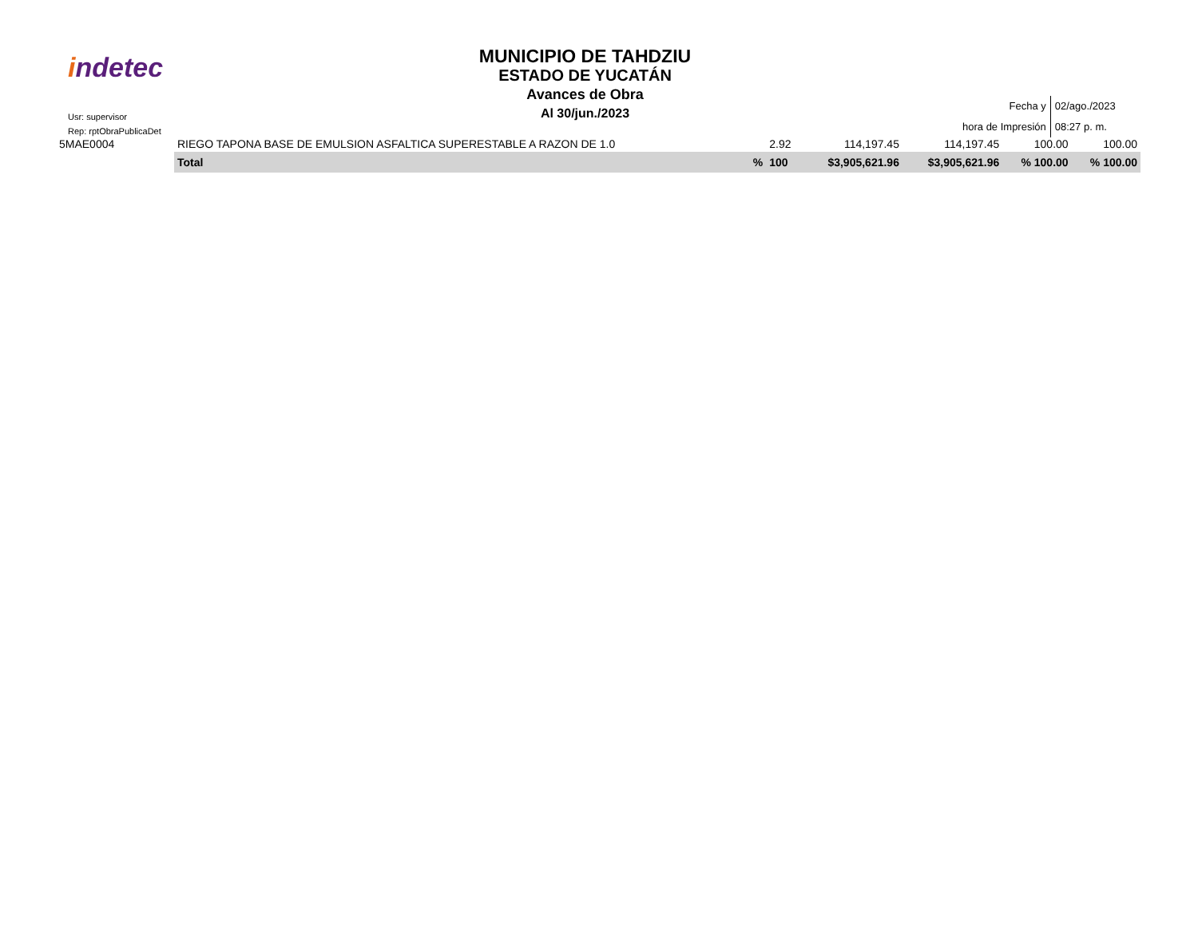indetec
Usr: supervisor
Rep: rptObraPublicaDet
MUNICIPIO DE TAHDZIU
ESTADO DE YUCATÁN
Avances de Obra
Al 30/jun./2023
| Fecha y | 02/ago./2023 |
| hora de Impresión | 08:27 p. m. |
| 5MAE0004 | RIEGO TAPONA BASE DE EMULSION ASFALTICA SUPERESTABLE A RAZON DE 1.0 | | 2.92 | 114,197.45 | 114,197.45 | 100.00 | 100.00 |
| | Total | % | 100 | $3,905,621.96 | $3,905,621.96 | % 100.00 | % 100.00 |